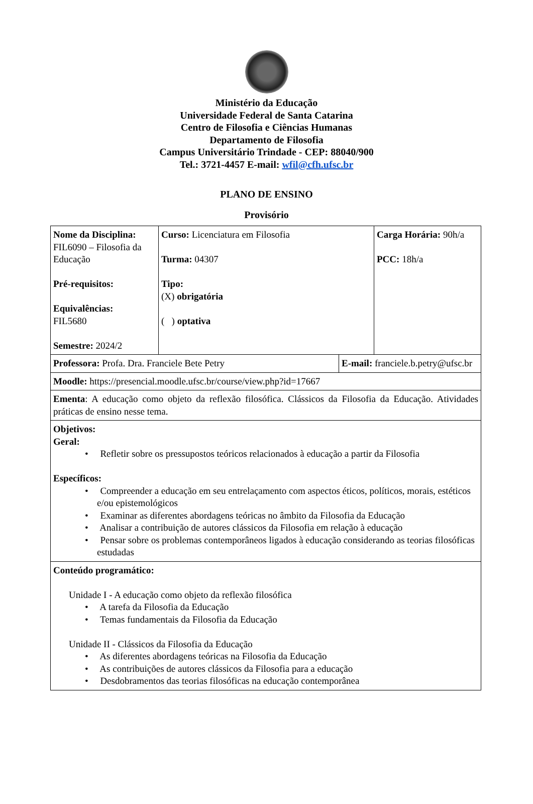Ministério da Educação
Universidade Federal de Santa Catarina
Centro de Filosofia e Ciências Humanas
Departamento de Filosofia
Campus Universitário Trindade - CEP: 88040/900
Tel.: 3721-4457 E-mail: wfil@cfh.ufsc.br
PLANO DE ENSINO
Provisório
| Nome da Disciplina: FIL6090 – Filosofia da Educação Pré-requisitos: Equivalências: FIL5680 Semestre: 2024/2 | Curso: Licenciatura em Filosofia Turma: 04307 Tipo: (X) obrigatória ( ) optativa | | Carga Horária: 90h/a PCC: 18h/a |
| Professora: Profa. Dra. Franciele Bete Petry | | E-mail: franciele.b.petry@ufsc.br | |
| Moodle: https://presencial.moodle.ufsc.br/course/view.php?id=17667 | | | |
| Ementa : A educação como objeto da reflexão filosófica. Clássicos da Filosofia da Educação. Atividades práticas de ensino nesse tema. | | | |
| Objetivos: Geral: • Refletir sobre os pressupostos teóricos relacionados à educação a partir da Filosofia Específicos: • Compreender a educação em seu entrelaçamento com aspectos éticos, políticos, morais, estéticos e/ou epistemológicos • Examinar as diferentes abordagens teóricas no âmbito da Filosofia da Educação • Analisar a contribuição de autores clássicos da Filosofia em relação à educação • Pensar sobre os problemas contemporâneos ligados à educação considerando as teorias filosóficas estudadas | | | |
| Conteúdo programático: Unidade I - A educação como objeto da reflexão filosófica • A tarefa da Filosofia da Educação • Temas fundamentais da Filosofia da Educação Unidade II - Clássicos da Filosofia da Educação • As diferentes abordagens teóricas na Filosofia da Educação • As contribuições de autores clássicos da Filosofia para a educação • Desdobramentos das teorias filosóficas na educação contemporânea | | | |